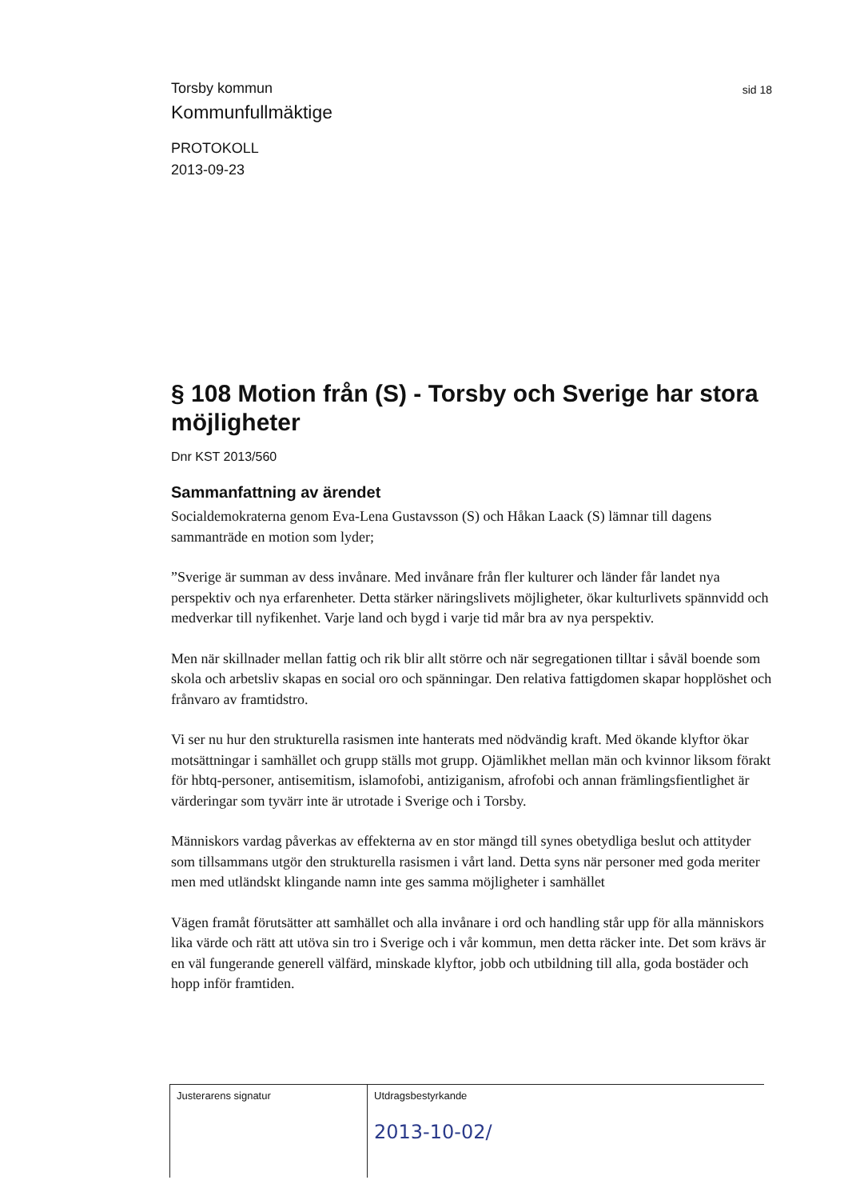Torsby kommun
Kommunfullmäktige
PROTOKOLL
2013-09-23
sid 18
§ 108 Motion från (S) - Torsby och Sverige har stora möjligheter
Dnr KST 2013/560
Sammanfattning av ärendet
Socialdemokraterna genom Eva-Lena Gustavsson (S) och Håkan Laack (S) lämnar till dagens sammanträde en motion som lyder;
”Sverige är summan av dess invånare. Med invånare från fler kulturer och länder får landet nya perspektiv och nya erfarenheter. Detta stärker näringslivets möjligheter, ökar kulturlivets spännvidd och medverkar till nyfikenhet. Varje land och bygd i varje tid mår bra av nya perspektiv.
Men när skillnader mellan fattig och rik blir allt större och när segregationen tilltar i såväl boende som skola och arbetsliv skapas en social oro och spänningar. Den relativa fattigdomen skapar hopplöshet och frånvaro av framtidstro.
Vi ser nu hur den strukturella rasismen inte hanterats med nödvändig kraft. Med ökande klyftor ökar motsättningar i samhället och grupp ställs mot grupp. Ojämlikhet mellan män och kvinnor liksom förakt för hbtq-personer, antisemitism, islamofobi, antiziganism, afrofobi och annan främlingsfientlighet är värderingar som tyvärr inte är utrotade i Sverige och i Torsby.
Människors vardag påverkas av effekterna av en stor mängd till synes obetydliga beslut och attityder som tillsammans utgör den strukturella rasismen i vårt land. Detta syns när personer med goda meriter men med utländskt klingande namn inte ges samma möjligheter i samhället
Vägen framåt förutsätter att samhället och alla invånare i ord och handling står upp för alla människors lika värde och rätt att utöva sin tro i Sverige och i vår kommun, men detta räcker inte. Det som krävs är en väl fungerande generell välfärd, minskade klyftor, jobb och utbildning till alla, goda bostäder och hopp inför framtiden.
Justerarens signatur Utdragsbestyrkande
2013-10-02/